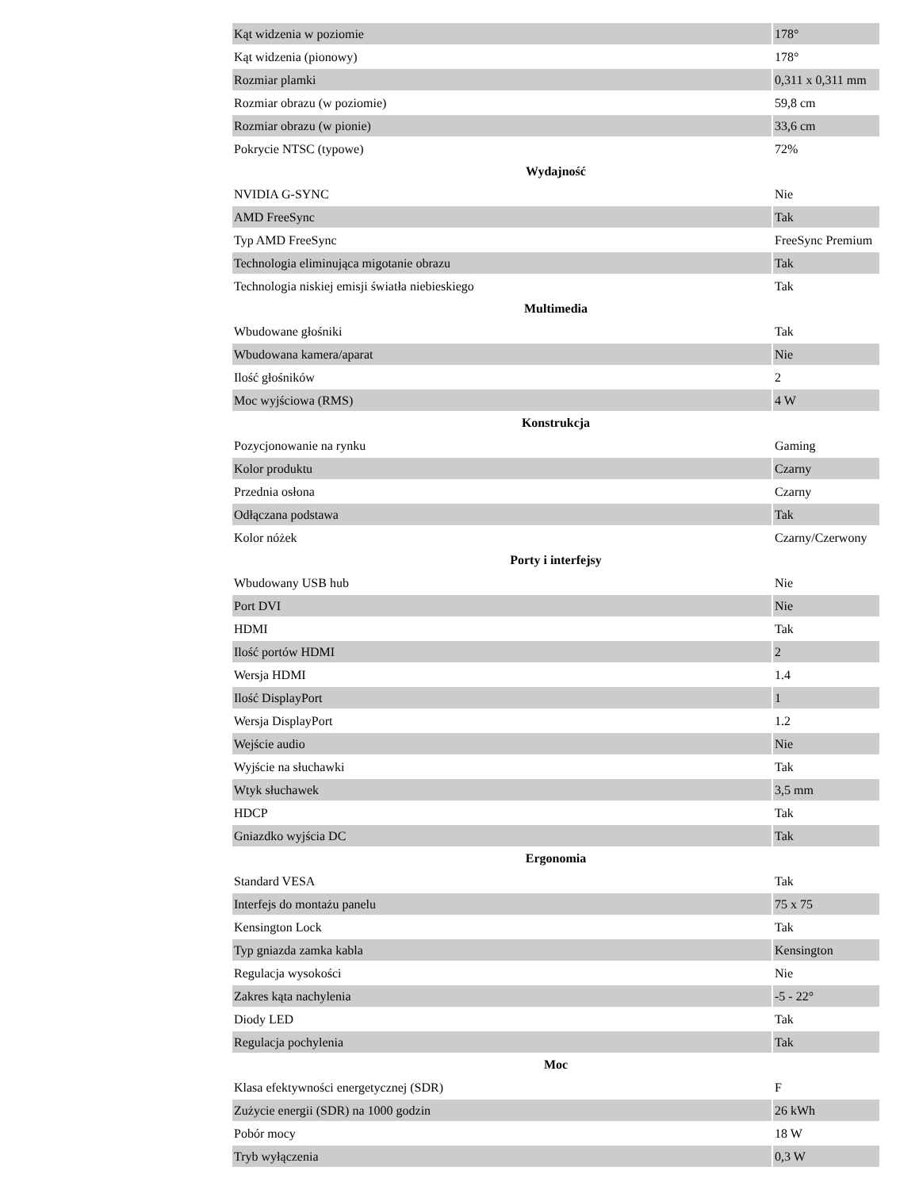| Kąt widzenia w poziomie | 178° |
| Kąt widzenia (pionowy) | 178° |
| Rozmiar plamki | 0,311 x 0,311 mm |
| Rozmiar obrazu (w poziomie) | 59,8 cm |
| Rozmiar obrazu (w pionie) | 33,6 cm |
| Pokrycie NTSC (typowe) | 72% |
| Wydajność | |
| NVIDIA G-SYNC | Nie |
| AMD FreeSync | Tak |
| Typ AMD FreeSync | FreeSync Premium |
| Technologia eliminująca migotanie obrazu | Tak |
| Technologia niskiej emisji światła niebieskiego | Tak |
| Multimedia | |
| Wbudowane głośniki | Tak |
| Wbudowana kamera/aparat | Nie |
| Ilość głośników | 2 |
| Moc wyjściowa (RMS) | 4 W |
| Konstrukcja | |
| Pozycjonowanie na rynku | Gaming |
| Kolor produktu | Czarny |
| Przednia osłona | Czarny |
| Odłączana podstawa | Tak |
| Kolor nóżek | Czarny/Czerwony |
| Porty i interfejsy | |
| Wbudowany USB hub | Nie |
| Port DVI | Nie |
| HDMI | Tak |
| Ilość portów HDMI | 2 |
| Wersja HDMI | 1.4 |
| Ilość DisplayPort | 1 |
| Wersja DisplayPort | 1.2 |
| Wejście audio | Nie |
| Wyjście na słuchawki | Tak |
| Wtyk słuchawek | 3,5 mm |
| HDCP | Tak |
| Gniazdko wyjścia DC | Tak |
| Ergonomia | |
| Standard VESA | Tak |
| Interfejs do montażu panelu | 75 x 75 |
| Kensington Lock | Tak |
| Typ gniazda zamka kabla | Kensington |
| Regulacja wysokości | Nie |
| Zakres kąta nachylenia | -5 - 22° |
| Diody LED | Tak |
| Regulacja pochylenia | Tak |
| Moc | |
| Klasa efektywności energetycznej (SDR) | F |
| Zużycie energii (SDR) na 1000 godzin | 26 kWh |
| Pobór mocy | 18 W |
| Tryb wyłączenia | 0,3 W |